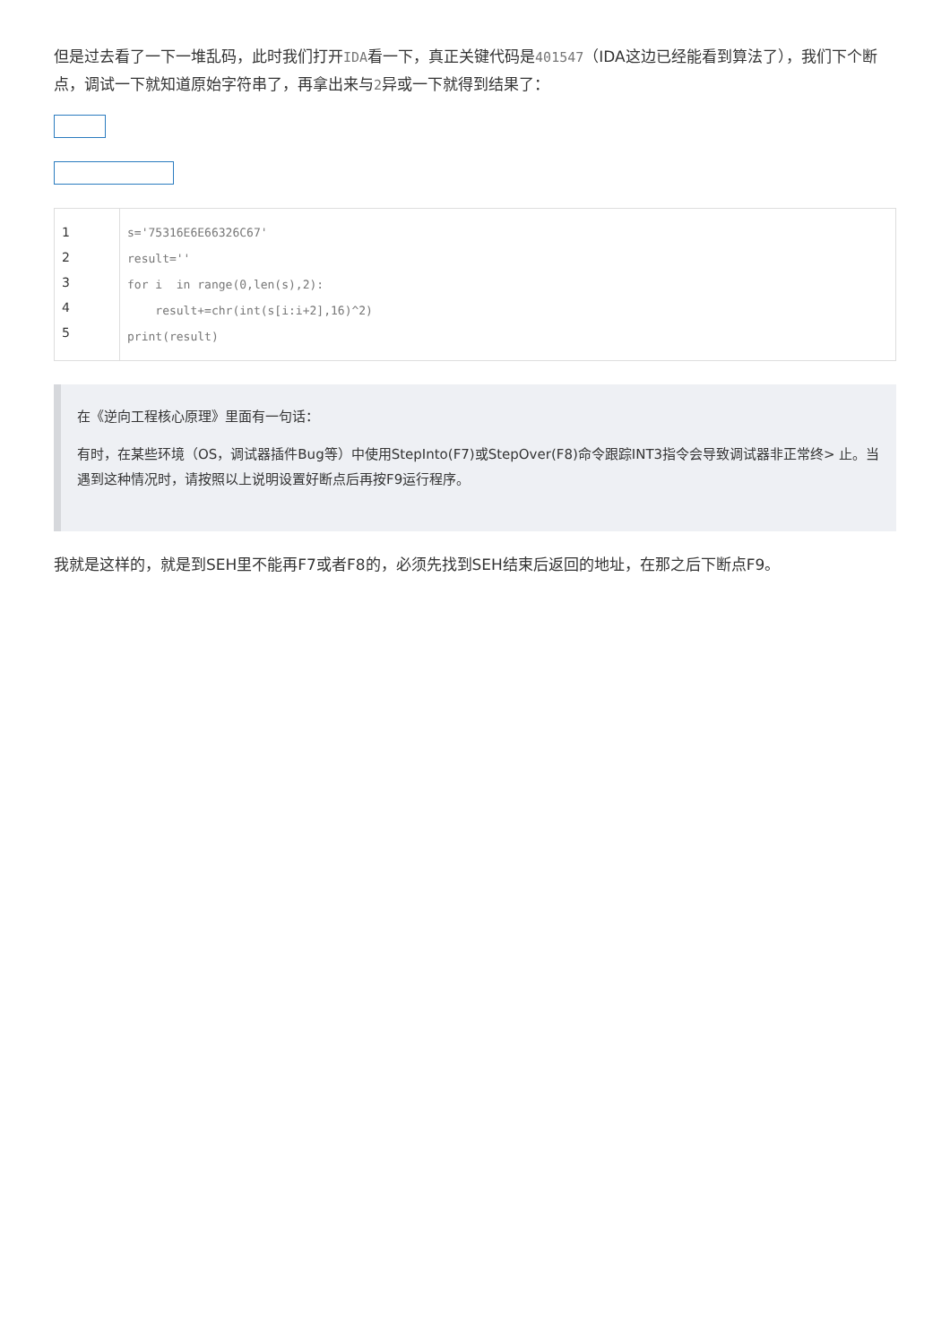但是过去看了一下一堆乱码，此时我们打开IDA看一下，真正关键代码是401547（IDA这边已经能看到算法了），我们下个断点，调试一下就知道原始字符串了，再拿出来与2异或一下就得到结果了：
| 1 2 3 4 5 | s='75316E6E66326C67' result='' for i in range(0,len(s),2): result+=chr(int(s[i:i+2],16)^2) print(result) |
在《逆向工程核心原理》里面有一句话：
有时，在某些环境（OS，调试器插件Bug等）中使用StepInto(F7)或StepOver(F8)命令跟踪INT3指令会导致调试器非正常终> 止。当遇到这种情况时，请按照以上说明设置好断点后再按F9运行程序。
我就是这样的，就是到SEH里不能再F7或者F8的，必须先找到SEH结束后返回的地址，在那之后下断点F9。